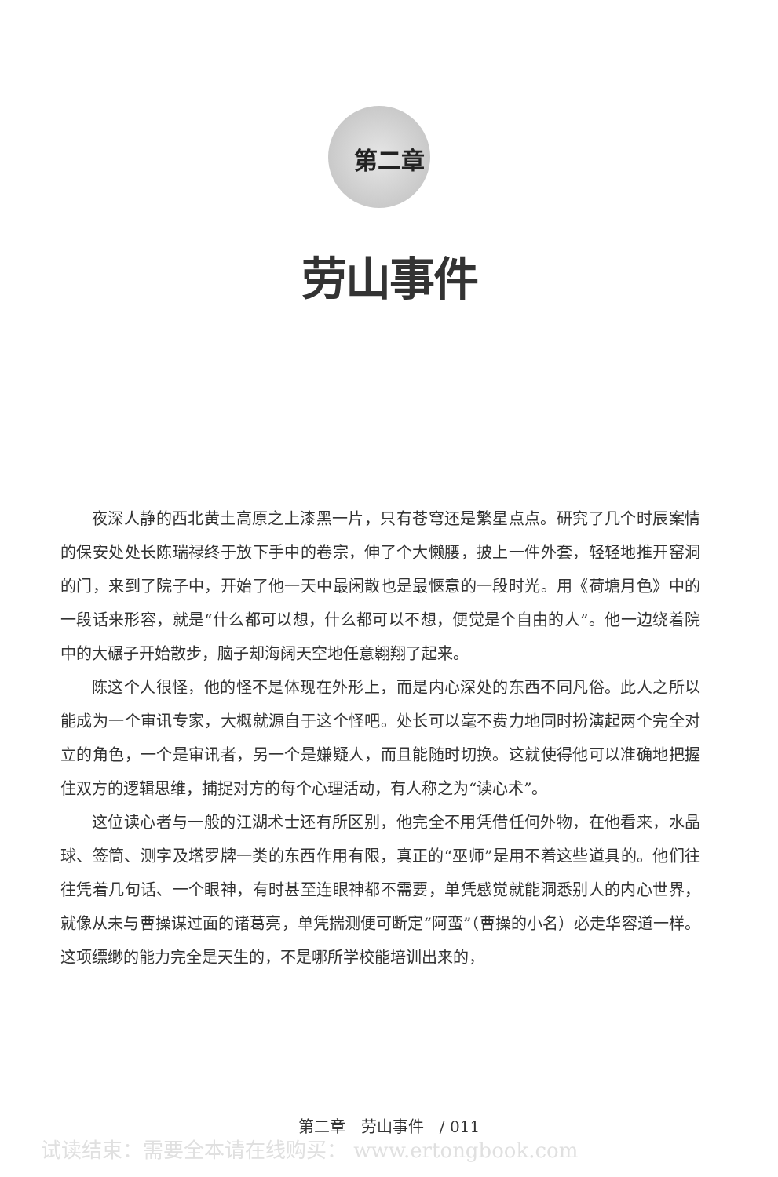第二章
劳山事件
夜深人静的西北黄土高原之上漆黑一片，只有苍穹还是繁星点点。研究了几个时辰案情的保安处处长陈瑞禄终于放下手中的卷宗，伸了个大懒腰，披上一件外套，轻轻地推开窑洞的门，来到了院子中，开始了他一天中最闲散也是最惬意的一段时光。用《荷塘月色》中的一段话来形容，就是“什么都可以想，什么都可以不想，便觉是个自由的人”。他一边绕着院中的大碾子开始散步，脑子却海阔天空地任意翱翔了起来。
陈这个人很怪，他的怪不是体现在外形上，而是内心深处的东西不同凡俗。此人之所以能成为一个审讯专家，大概就源自于这个怪吧。处长可以毫不费力地同时扮演起两个完全对立的角色，一个是审讯者，另一个是嫌疑人，而且能随时切换。这就使得他可以准确地把握住双方的逻辑思维，捕捉对方的每个心理活动，有人称之为“读心术”。
这位读心者与一般的江湖术士还有所区别，他完全不用凭借任何外物，在他看来，水晶球、签筒、测字及塔罗牌一类的东西作用有限，真正的“巫师”是用不着这些道具的。他们往往凭着几句话、一个眼神，有时甚至连眼神都不需要，单凭感觉就能洞悉别人的内心世界，就像从未与曹操谋过面的诸葛亮，单凭揣测便可断定“阿蛮”（曹操的小名）必走华容道一样。这项缥缈的能力完全是天生的，不是哪所学校能培训出来的，
第二章　劳山事件　/ 011
试读结束：需要全本请在线购买： www.ertongbook.com